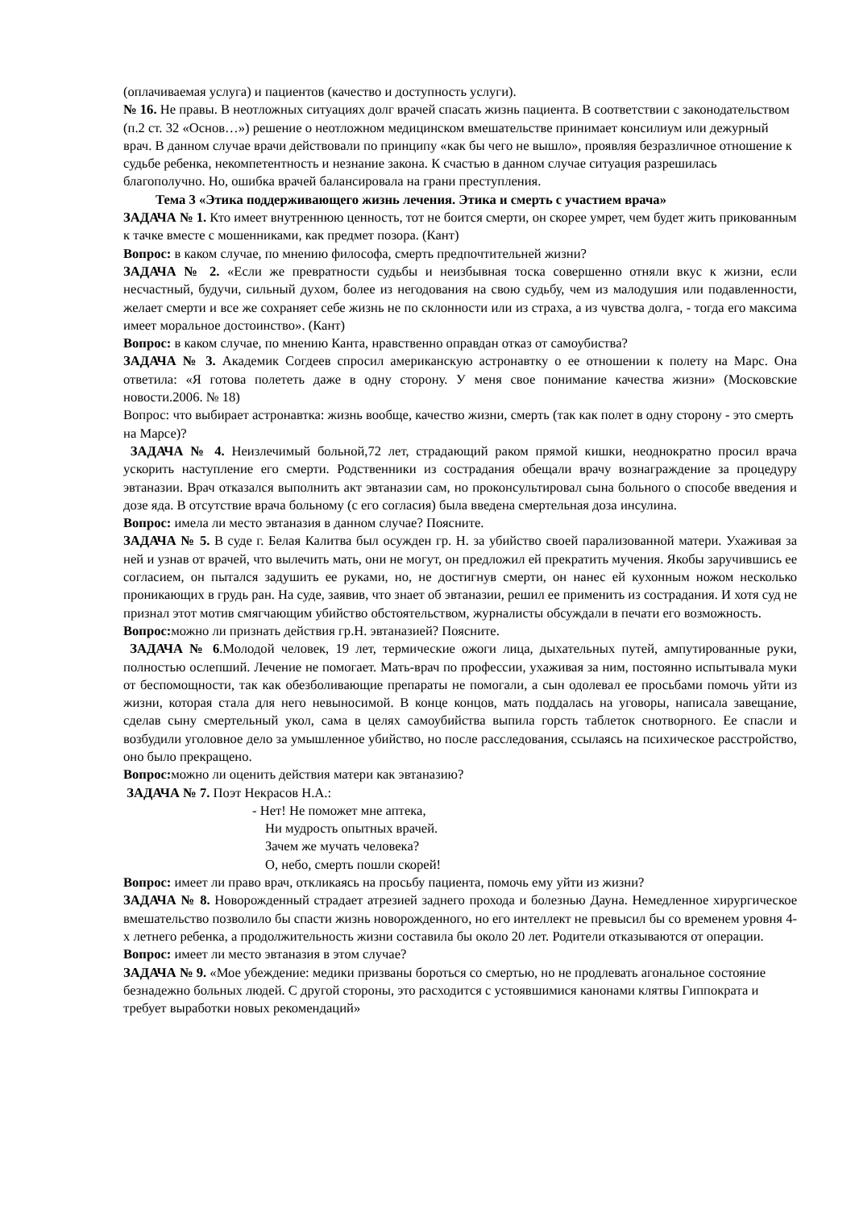(оплачиваемая услуга) и пациентов (качество и доступность услуги).
№ 16. Не правы. В неотложных ситуациях долг врачей спасать жизнь пациента. В соответствии с законодательством (п.2 ст. 32 «Основ…») решение о неотложном медицинском вмешательстве принимает консилиум или дежурный врач. В данном случае врачи действовали по принципу «как бы чего не вышло», проявляя безразличное отношение к судьбе ребенка, некомпетентность и незнание закона. К счастью в данном случае ситуация разрешилась благополучно. Но, ошибка врачей балансировала на грани преступления.
Тема 3 «Этика поддерживающего жизнь лечения. Этика и смерть с участием врача»
ЗАДАЧА № 1. Кто имеет внутреннюю ценность, тот не боится смерти, он скорее умрет, чем будет жить прикованным к тачке вместе с мошенниками, как предмет позора. (Кант)
Вопрос: в каком случае, по мнению философа, смерть предпочтительней жизни?
ЗАДАЧА № 2. «Если же превратности судьбы и неизбывная тоска совершенно отняли вкус к жизни, если несчастный, будучи, сильный духом, более из негодования на свою судьбу, чем из малодушия или подавленности, желает смерти и все же сохраняет себе жизнь не по склонности или из страха, а из чувства долга, - тогда его максима имеет моральное достоинство». (Кант)
Вопрос: в каком случае, по мнению Канта, нравственно оправдан отказ от самоубиства?
ЗАДАЧА № 3. Академик Согдеев спросил американскую астронавтку о ее отношении к полету на Марс. Она ответила: «Я готова полететь даже в одну сторону. У меня свое понимание качества жизни» (Московские новости.2006. № 18)
Вопрос: что выбирает астронавтка: жизнь вообще, качество жизни, смерть (так как полет в одну сторону - это смерть на Марсе)?
ЗАДАЧА № 4. Неизлечимый больной,72 лет, страдающий раком прямой кишки, неоднократно просил врача ускорить наступление его смерти. Родственники из сострадания обещали врачу вознаграждение за процедуру эвтаназии. Врач отказался выполнить акт эвтаназии сам, но проконсультировал сына больного о способе введения и дозе яда. В отсутствие врача больному (с его согласия) была введена смертельная доза инсулина.
Вопрос: имела ли место эвтаназия в данном случае? Поясните.
ЗАДАЧА № 5. В суде г. Белая Калитва был осужден гр. Н. за убийство своей парализованной матери. Ухаживая за ней и узнав от врачей, что вылечить мать, они не могут, он предложил ей прекратить мучения. Якобы заручившись ее согласием, он пытался задушить ее руками, но, не достигнув смерти, он нанес ей кухонным ножом несколько проникающих в грудь ран. На суде, заявив, что знает об эвтаназии, решил ее применить из сострадания. И хотя суд не признал этот мотив смягчающим убийство обстоятельством, журналисты обсуждали в печати его возможность.
Вопрос: можно ли признать действия гр.Н. эвтаназией? Поясните.
ЗАДАЧА № 6.Молодой человек, 19 лет, термические ожоги лица, дыхательных путей, ампутированные руки, полностью ослепший. Лечение не помогает. Мать-врач по профессии, ухаживая за ним, постоянно испытывала муки от беспомощности, так как обезболивающие препараты не помогали, а сын одолевал ее просьбами помочь уйти из жизни, которая стала для него невыносимой. В конце концов, мать поддалась на уговоры, написала завещание, сделав сыну смертельный укол, сама в целях самоубийства выпила горсть таблеток снотворного. Ее спасли и возбудили уголовное дело за умышленное убийство, но после расследования, ссылаясь на психическое расстройство, оно было прекращено.
Вопрос: можно ли оценить действия матери как эвтаназию?
ЗАДАЧА № 7. Поэт Некрасов Н.А.:
- Нет! Не поможет мне аптека,
Ни мудрость опытных врачей.
Зачем же мучать человека?
О, небо, смерть пошли скорей!
Вопрос: имеет ли право врач, откликаясь на просьбу пациента, помочь ему уйти из жизни?
ЗАДАЧА № 8. Новорожденный страдает атрезией заднего прохода и болезнью Дауна. Немедленное хирургическое вмешательство позволило бы спасти жизнь новорожденного, но его интеллект не превысил бы со временем уровня 4-х летнего ребенка, а продолжительность жизни составила бы около 20 лет. Родители отказываются от операции.
Вопрос: имеет ли место эвтаназия в этом случае?
ЗАДАЧА № 9. «Мое убеждение: медики призваны бороться со смертью, но не продлевать агональное состояние безнадежно больных людей. С другой стороны, это расходится с устоявшимися канонами клятвы Гиппократа и требует выработки новых рекомендаций»